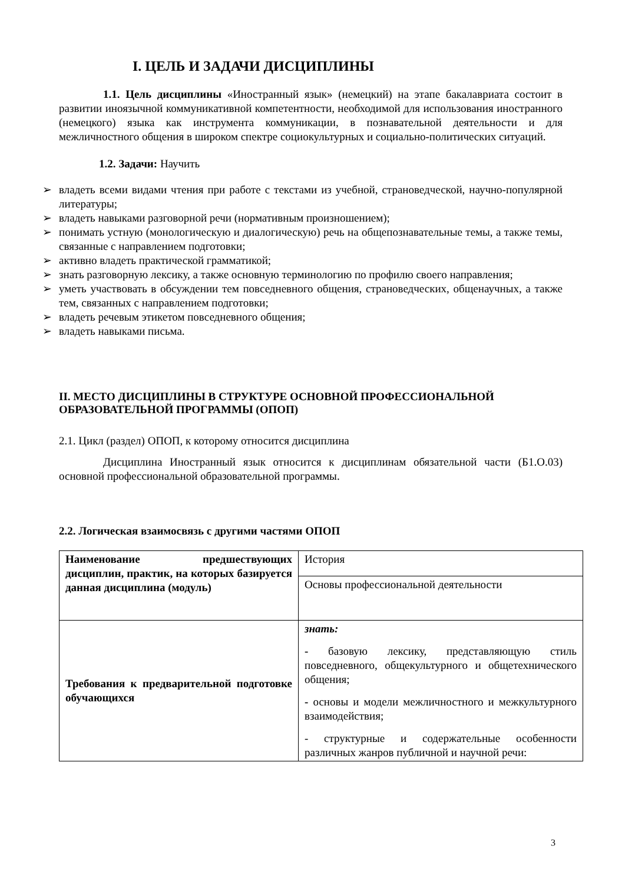I. ЦЕЛЬ И ЗАДАЧИ ДИСЦИПЛИНЫ
1.1. Цель дисциплины «Иностранный язык» (немецкий) на этапе бакалавриата состоит в развитии иноязычной коммуникативной компетентности, необходимой для использования иностранного (немецкого) языка как инструмента коммуникации, в познавательной деятельности и для межличностного общения в широком спектре социокультурных и социально-политических ситуаций.
1.2. Задачи: Научить
➢ владеть всеми видами чтения при работе с текстами из учебной, страноведческой, научно-популярной литературы;
➢ владеть навыками разговорной речи (нормативным произношением);
➢ понимать устную (монологическую и диалогическую) речь на общепознавательные темы, а также темы, связанные с направлением подготовки;
➢ активно владеть практической грамматикой;
➢ знать разговорную лексику, а также основную терминологию по профилю своего направления;
➢ уметь участвовать в обсуждении тем повседневного общения, страноведческих, общенаучных, а также тем, связанных с направлением подготовки;
➢ владеть речевым этикетом повседневного общения;
➢ владеть навыками письма.
II. МЕСТО ДИСЦИПЛИНЫ В СТРУКТУРЕ ОСНОВНОЙ ПРОФЕССИОНАЛЬНОЙ ОБРАЗОВАТЕЛЬНОЙ ПРОГРАММЫ (ОПОП)
2.1. Цикл (раздел) ОПОП, к которому относится дисциплина
Дисциплина Иностранный язык относится к дисциплинам обязательной части (Б1.О.03) основной профессиональной образовательной программы.
2.2. Логическая взаимосвязь с другими частями ОПОП
| Наименование предшествующих дисциплин, практик, на которых базируется данная дисциплина (модуль) | История |
| | Основы профессиональной деятельности |
| Требования к предварительной подготовке обучающихся | знать: - базовую лексику, представляющую стиль повседневного, общекультурного и общетехнического общения; - основы и модели межличностного и межкультурного взаимодействия; - структурные и содержательные особенности различных жанров публичной и научной речи: |
3